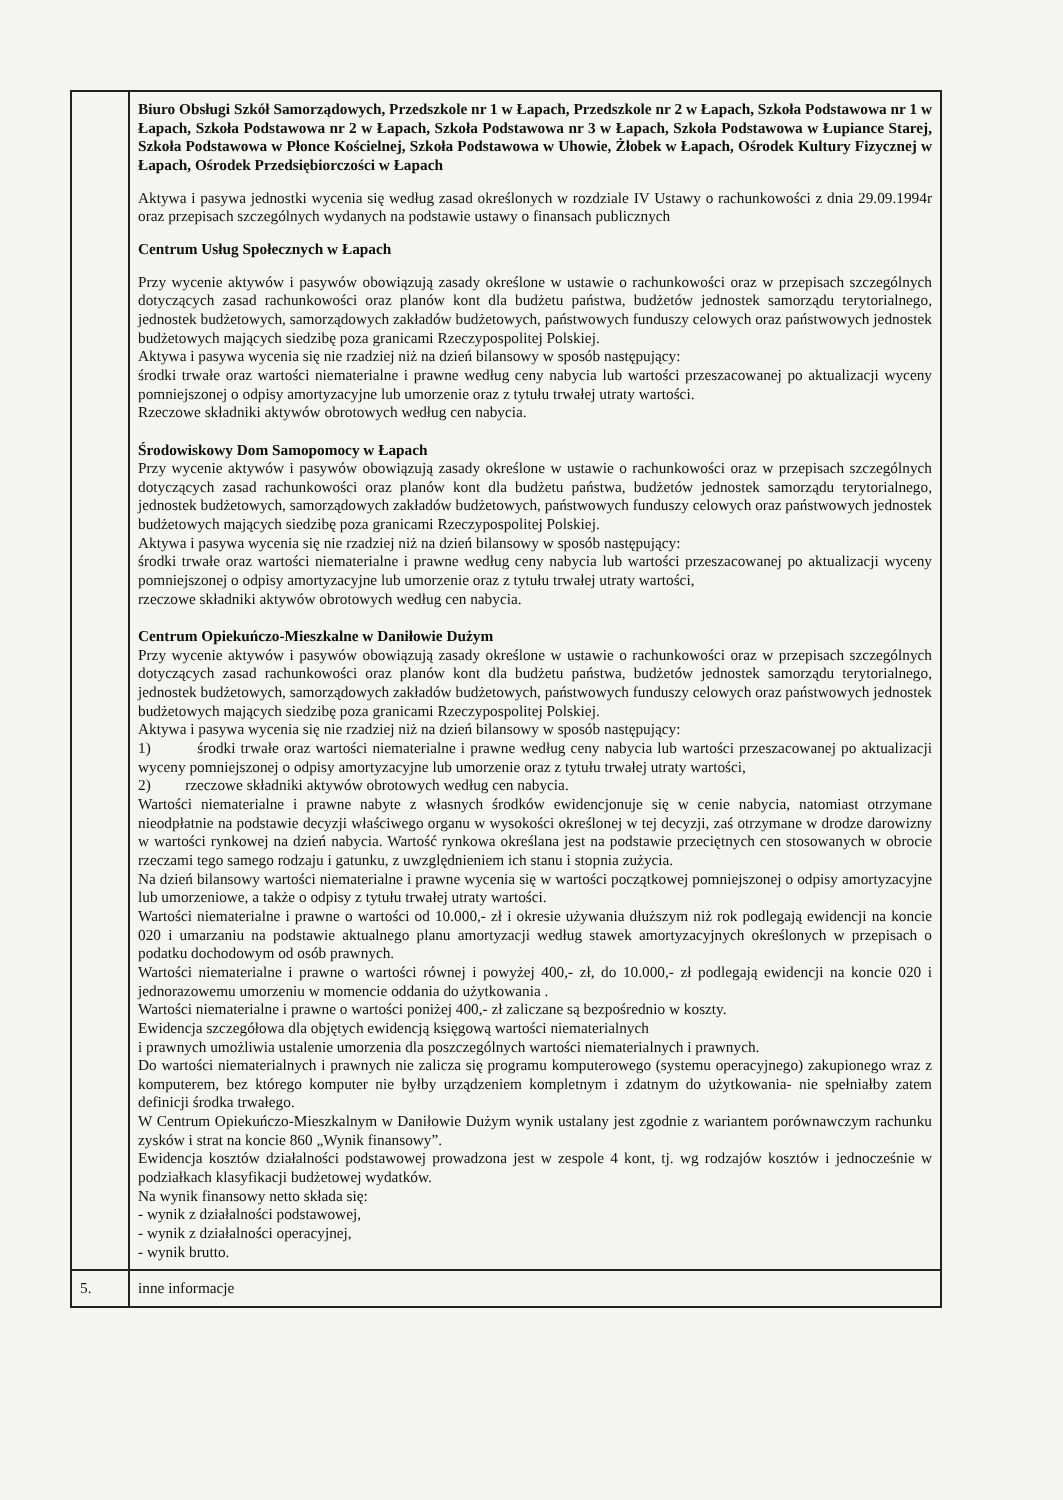| | Biuro Obsługi Szkół Samorządowych, Przedszkole nr 1 w Łapach, Przedszkole nr 2 w Łapach, Szkoła Podstawowa nr 1 w Łapach, Szkoła Podstawowa nr 2 w Łapach, Szkoła Podstawowa nr 3 w Łapach, Szkoła Podstawowa w Łupiance Starej, Szkoła Podstawowa w Płonce Kościelnej, Szkoła Podstawowa w Uhowie, Żłobek w Łapach, Ośrodek Kultury Fizycznej w Łapach, Ośrodek Przedsiębiorczości w Łapach Aktywa i pasywa jednostki wycenia się według zasad określonych w rozdziale IV Ustawy o rachunkowości z dnia 29.09.1994r oraz przepisach szczególnych wydanych na podstawie ustawy o finansach publicznych Centrum Usług Społecznych w Łapach Przy wycenie aktywów i pasywów obowiązują zasady określone w ustawie o rachunkowości oraz w przepisach szczególnych dotyczących zasad rachunkowości oraz planów kont dla budżetu państwa, budżetów jednostek samorządu terytorialnego, jednostek budżetowych, samorządowych zakładów budżetowych, państwowych funduszy celowych oraz państwowych jednostek budżetowych mających siedzibę poza granicami Rzeczypospolitej Polskiej. Aktywa i pasywa wycenia się nie rzadziej niż na dzień bilansowy w sposób następujący: środki trwałe oraz wartości niematerialne i prawne według ceny nabycia lub wartości przeszacowanej po aktualizacji wyceny pomniejszonej o odpisy amortyzacyjne lub umorzenie oraz z tytułu trwałej utraty wartości. Rzeczowe składniki aktywów obrotowych według cen nabycia. Środowiskowy Dom Samopomocy w Łapach Przy wycenie aktywów i pasywów obowiązują zasady określone w ustawie o rachunkowości oraz w przepisach szczególnych dotyczących zasad rachunkowości oraz planów kont dla budżetu państwa, budżetów jednostek samorządu terytorialnego, jednostek budżetowych, samorządowych zakładów budżetowych, państwowych funduszy celowych oraz państwowych jednostek budżetowych mających siedzibę poza granicami Rzeczypospolitej Polskiej. Aktywa i pasywa wycenia się nie rzadziej niż na dzień bilansowy w sposób następujący: środki trwałe oraz wartości niematerialne i prawne według ceny nabycia lub wartości przeszacowanej po aktualizacji wyceny pomniejszonej o odpisy amortyzacyjne lub umorzenie oraz z tytułu trwałej utraty wartości, rzeczowe składniki aktywów obrotowych według cen nabycia. Centrum Opiekuńczo-Mieszkalne w Daniłowie Dużym Przy wycenie aktywów i pasywów obowiązują zasady określone w ustawie o rachunkowości oraz w przepisach szczególnych dotyczących zasad rachunkowości oraz planów kont dla budżetu państwa, budżetów jednostek samorządu terytorialnego, jednostek budżetowych, samorządowych zakładów budżetowych, państwowych funduszy celowych oraz państwowych jednostek budżetowych mających siedzibę poza granicami Rzeczypospolitej Polskiej. Aktywa i pasywa wycenia się nie rzadziej niż na dzień bilansowy w sposób następujący: 1) środki trwałe oraz wartości niematerialne i prawne według ceny nabycia lub wartości przeszacowanej po aktualizacji wyceny pomniejszonej o odpisy amortyzacyjne lub umorzenie oraz z tytułu trwałej utraty wartości, 2) rzeczowe składniki aktywów obrotowych według cen nabycia. Wartości niematerialne i prawne nabyte z własnych środków ewidencjonuje się w cenie nabycia, natomiast otrzymane nieodpłatnie na podstawie decyzji właściwego organu w wysokości określonej w tej decyzji, zaś otrzymane w drodze darowizny w wartości rynkowej na dzień nabycia. Wartość rynkowa określana jest na podstawie przeciętnych cen stosowanych w obrocie rzeczami tego samego rodzaju i gatunku, z uwzględnieniem ich stanu i stopnia zużycia. Na dzień bilansowy wartości niematerialne i prawne wycenia się w wartości początkowej pomniejszonej o odpisy amortyzacyjne lub umorzeniowe, a także o odpisy z tytułu trwałej utraty wartości. Wartości niematerialne i prawne o wartości od 10.000,- zł i okresie używania dłuższym niż rok podlegają ewidencji na koncie 020 i umarzaniu na podstawie aktualnego planu amortyzacji według stawek amortyzacyjnych określonych w przepisach o podatku dochodowym od osób prawnych. Wartości niematerialne i prawne o wartości równej i powyżej 400,- zł, do 10.000,- zł podlegają ewidencji na koncie 020 i jednorazowemu umorzeniu w momencie oddania do użytkowania . Wartości niematerialne i prawne o wartości poniżej 400,- zł zaliczane są bezpośrednio w koszty. Ewidencja szczegółowa dla objętych ewidencją księgową wartości niematerialnych i prawnych umożliwia ustalenie umorzenia dla poszczególnych wartości niematerialnych i prawnych. Do wartości niematerialnych i prawnych nie zalicza się programu komputerowego (systemu operacyjnego) zakupionego wraz z komputerem, bez którego komputer nie byłby urządzeniem kompletnym i zdatnym do użytkowania- nie spełniałby zatem definicji środka trwałego. W Centrum Opiekuńczo-Mieszkalnym w Daniłowie Dużym wynik ustalany jest zgodnie z wariantem porównawczym rachunku zysków i strat na koncie 860 „Wynik finansowy”. Ewidencja kosztów działalności podstawowej prowadzona jest w zespole 4 kont, tj. wg rodzajów kosztów i jednocześnie w podziałkach klasyfikacji budżetowej wydatków. Na wynik finansowy netto składa się: - wynik z działalności podstawowej, - wynik z działalności operacyjnej, - wynik brutto. |
| 5. | inne informacje |